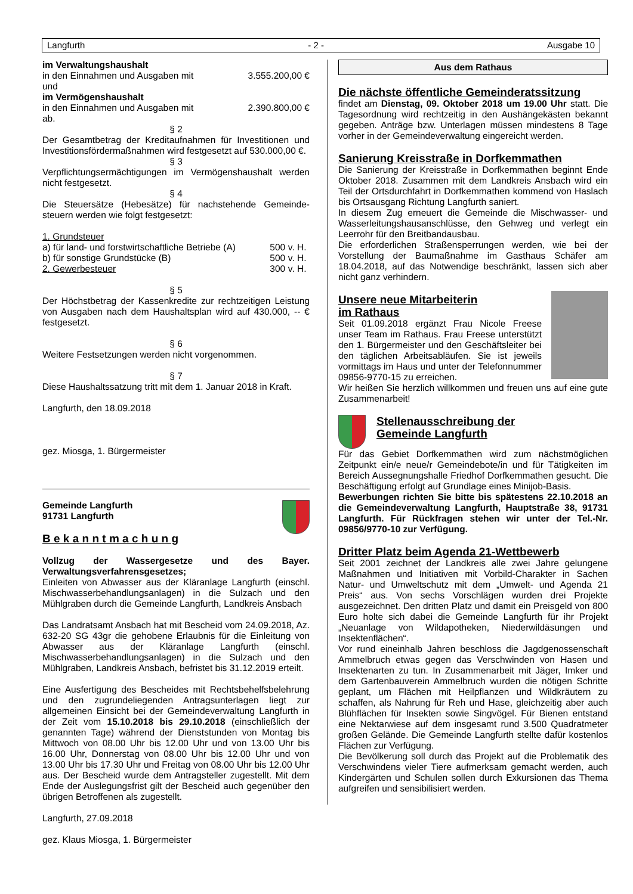Langfurth - 2 - Ausgabe 10
im Verwaltungshaushalt
| in den Einnahmen und Ausgaben mit | 3.555.200,00 € |
und
im Vermögenshaushalt
| in den Einnahmen und Ausgaben mit | 2.390.800,00 € |
ab.
§ 2
Der Gesamtbetrag der Kreditaufnahmen für Investitionen und Investitionsfördermaßnahmen wird festgesetzt auf 530.000,00 €.
§ 3
Verpflichtungsermächtigungen im Vermögenshaushalt werden nicht festgesetzt.
§ 4
Die Steuersätze (Hebesätze) für nachstehende Gemeinde-steuern werden wie folgt festgesetzt:
| 1. Grundsteuer | | |
| a) für land- und forstwirtschaftliche Betriebe (A) | 500 | v. H. |
| b) für sonstige Grundstücke (B) | 500 | v. H. |
| 2. Gewerbesteuer | 300 | v. H. |
§ 5
Der Höchstbetrag der Kassenkredite zur rechtzeitigen Leistung von Ausgaben nach dem Haushaltsplan wird auf 430.000, -- € festgesetzt.
§ 6
Weitere Festsetzungen werden nicht vorgenommen.
§ 7
Diese Haushaltssatzung tritt mit dem 1. Januar 2018 in Kraft.
Langfurth, den 18.09.2018
gez. Miosga, 1. Bürgermeister
Gemeinde Langfurth
91731 Langfurth
B e k a n n t m a c h u n g
Vollzug der Wassergesetze und des Bayer. Verwaltungsverfahrensgesetzes;
Einleiten von Abwasser aus der Kläranlage Langfurth (einschl. Mischwasserbehandlungsanlagen) in die Sulzach und den Mühlgraben durch die Gemeinde Langfurth, Landkreis Ansbach
Das Landratsamt Ansbach hat mit Bescheid vom 24.09.2018, Az. 632-20 SG 43gr die gehobene Erlaubnis für die Einleitung von Abwasser aus der Kläranlage Langfurth (einschl. Mischwasserbehandlungsanlagen) in die Sulzach und den Mühlgraben, Landkreis Ansbach, befristet bis 31.12.2019 erteilt.
Eine Ausfertigung des Bescheides mit Rechtsbehelfsbelehrung und den zugrundeliegenden Antragsunterlagen liegt zur allgemeinen Einsicht bei der Gemeindeverwaltung Langfurth in der Zeit vom 15.10.2018 bis 29.10.2018 (einschließlich der genannten Tage) während der Dienststunden von Montag bis Mittwoch von 08.00 Uhr bis 12.00 Uhr und von 13.00 Uhr bis 16.00 Uhr, Donnerstag von 08.00 Uhr bis 12.00 Uhr und von 13.00 Uhr bis 17.30 Uhr und Freitag von 08.00 Uhr bis 12.00 Uhr aus. Der Bescheid wurde dem Antragsteller zugestellt. Mit dem Ende der Auslegungsfrist gilt der Bescheid auch gegenüber den übrigen Betroffenen als zugestellt.
Langfurth, 27.09.2018
gez. Klaus Miosga, 1. Bürgermeister
Aus dem Rathaus
Die nächste öffentliche Gemeinderatssitzung
findet am Dienstag, 09. Oktober 2018 um 19.00 Uhr statt. Die Tagesordnung wird rechtzeitig in den Aushängekästen bekannt gegeben. Anträge bzw. Unterlagen müssen mindestens 8 Tage vorher in der Gemeindeverwaltung eingereicht werden.
Sanierung Kreisstraße in Dorfkemmathen
Die Sanierung der Kreisstraße in Dorfkemmathen beginnt Ende Oktober 2018. Zusammen mit dem Landkreis Ansbach wird ein Teil der Ortsdurchfahrt in Dorfkemmathen kommend von Haslach bis Ortsausgang Richtung Langfurth saniert.
In diesem Zug erneuert die Gemeinde die Mischwasser- und Wasserleitungshausanschlüsse, den Gehweg und verlegt ein Leerrohr für den Breitbandausbau.
Die erforderlichen Straßensperrungen werden, wie bei der Vorstellung der Baumaßnahme im Gasthaus Schäfer am 18.04.2018, auf das Notwendige beschränkt, lassen sich aber nicht ganz verhindern.
Unsere neue Mitarbeiterin
im Rathaus
Seit 01.09.2018 ergänzt Frau Nicole Freese unser Team im Rathaus. Frau Freese unterstützt den 1. Bürgermeister und den Geschäftsleiter bei den täglichen Arbeitsabläufen. Sie ist jeweils vormittags im Haus und unter der Telefonnummer 09856-9770-15 zu erreichen.
Wir heißen Sie herzlich willkommen und freuen uns auf eine gute Zusammenarbeit!
Stellenausschreibung der
Gemeinde Langfurth
Für das Gebiet Dorfkemmathen wird zum nächstmöglichen Zeitpunkt ein/e neue/r Gemeindebote/in und für Tätigkeiten im Bereich Aussegnungshalle Friedhof Dorfkemmathen gesucht. Die Beschäftigung erfolgt auf Grundlage eines Minijob-Basis.
Bewerbungen richten Sie bitte bis spätestens 22.10.2018 an die Gemeindeverwaltung Langfurth, Hauptstraße 38, 91731 Langfurth. Für Rückfragen stehen wir unter der Tel.-Nr. 09856/9770-10 zur Verfügung.
Dritter Platz beim Agenda 21-Wettbewerb
Seit 2001 zeichnet der Landkreis alle zwei Jahre gelungene Maßnahmen und Initiativen mit Vorbild-Charakter in Sachen Natur- und Umweltschutz mit dem „Umwelt- und Agenda 21 Preis“ aus. Von sechs Vorschlägen wurden drei Projekte ausgezeichnet. Den dritten Platz und damit ein Preisgeld von 800 Euro holte sich dabei die Gemeinde Langfurth für ihr Projekt „Neuanlage von Wildapotheken, Niederwildäsungen und Insektenflächen“.
Vor rund eineinhalb Jahren beschloss die Jagdgenossenschaft Ammelbruch etwas gegen das Verschwinden von Hasen und Insektenarten zu tun. In Zusammenarbeit mit Jäger, Imker und dem Gartenbauverein Ammelbruch wurden die nötigen Schritte geplant, um Flächen mit Heilpflanzen und Wildkräutern zu schaffen, als Nahrung für Reh und Hase, gleichzeitig aber auch Blühflächen für Insekten sowie Singvögel. Für Bienen entstand eine Nektarwiese auf dem insgesamt rund 3.500 Quadratmeter großen Gelände. Die Gemeinde Langfurth stellte dafür kostenlos Flächen zur Verfügung.
Die Bevölkerung soll durch das Projekt auf die Problematik des Verschwindens vieler Tiere aufmerksam gemacht werden, auch Kindergärten und Schulen sollen durch Exkursionen das Thema aufgreifen und sensibilisiert werden.